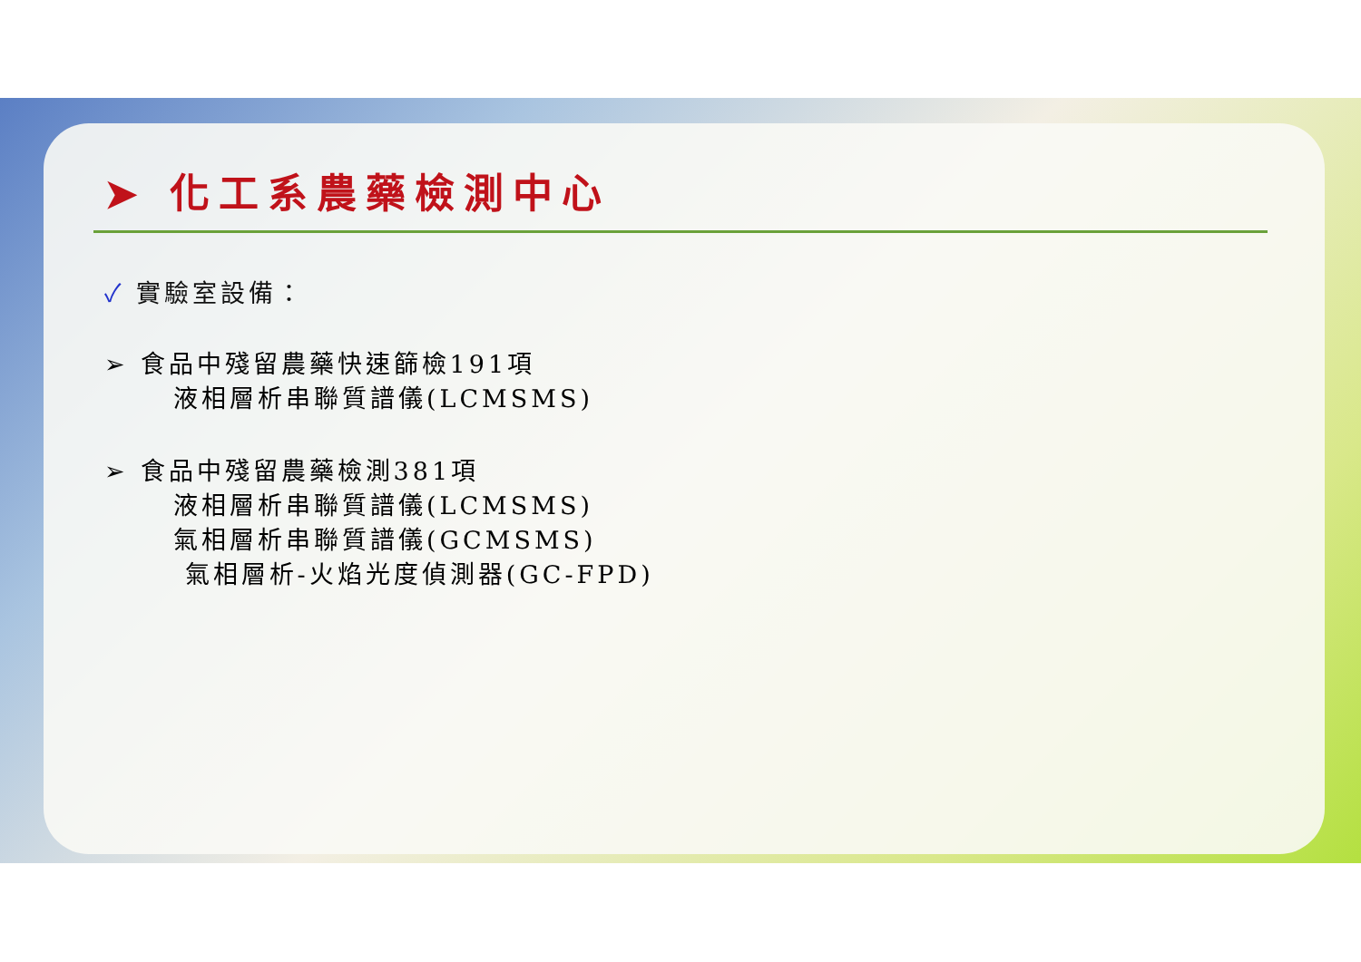➤ 化工系農藥檢測中心
✓ 實驗室設備：
➢ 食品中殘留農藥快速篩檢191項
液相層析串聯質譜儀(LCMSMS)
➢ 食品中殘留農藥檢測381項
液相層析串聯質譜儀(LCMSMS)
氣相層析串聯質譜儀(GCMSMS)
氣相層析-火焰光度偵測器(GC-FPD)